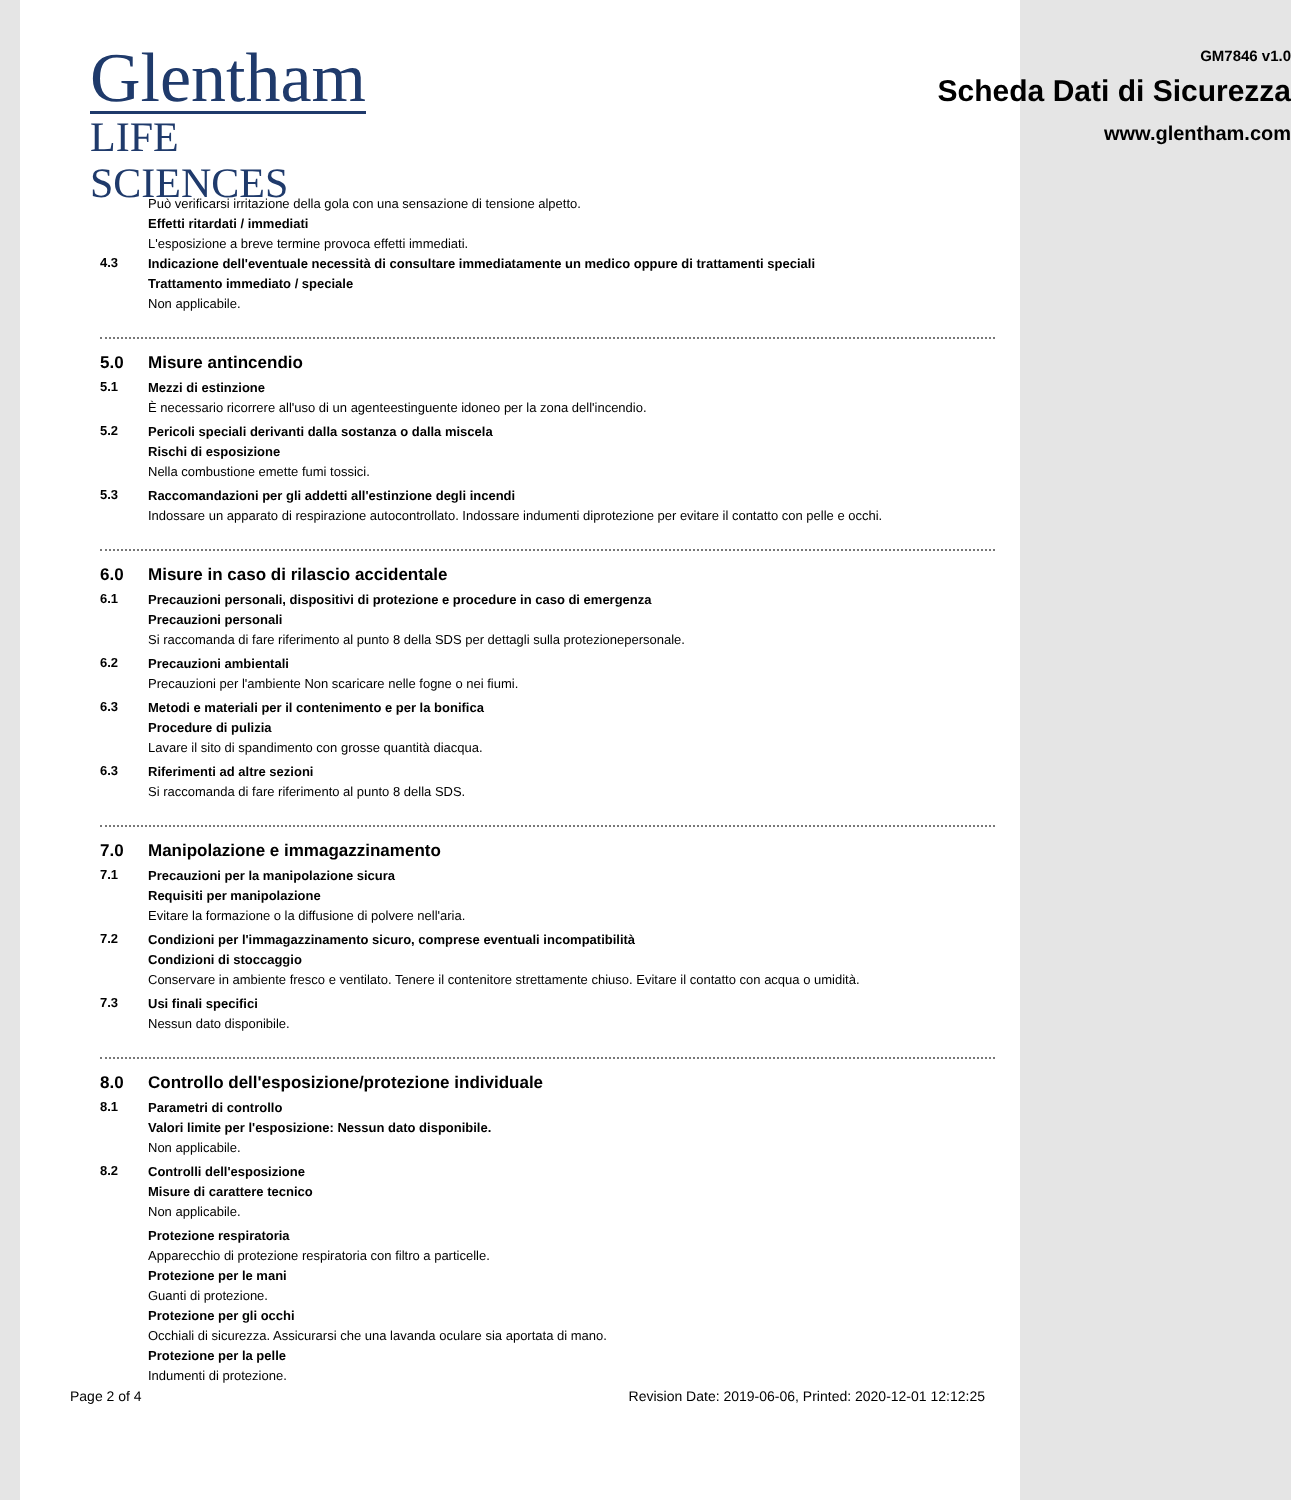Glentham
LIFE SCIENCES
GM7846 v1.0
Scheda Dati di Sicurezza
www.glentham.com
Può verificarsi irritazione della gola con una sensazione di tensione alpetto.
Effetti ritardati / immediati
L'esposizione a breve termine provoca effetti immediati.
4.3
Indicazione dell'eventuale necessità di consultare immediatamente un medico oppure di trattamenti speciali
Trattamento immediato / speciale
Non applicabile.
5.0 Misure antincendio
5.1
Mezzi di estinzione
È necessario ricorrere all'uso di un agenteestinguente idoneo per la zona dell'incendio.
5.2
Pericoli speciali derivanti dalla sostanza o dalla miscela
Rischi di esposizione
Nella combustione emette fumi tossici.
5.3
Raccomandazioni per gli addetti all'estinzione degli incendi
Indossare un apparato di respirazione autocontrollato. Indossare indumenti diprotezione per evitare il contatto con pelle e occhi.
6.0 Misure in caso di rilascio accidentale
6.1
Precauzioni personali, dispositivi di protezione e procedure in caso di emergenza
Precauzioni personali
Si raccomanda di fare riferimento al punto 8 della SDS per dettagli sulla protezionepersonale.
6.2
Precauzioni ambientali
Precauzioni per l'ambiente Non scaricare nelle fogne o nei fiumi.
6.3
Metodi e materiali per il contenimento e per la bonifica
Procedure di pulizia
Lavare il sito di spandimento con grosse quantità diacqua.
6.3
Riferimenti ad altre sezioni
Si raccomanda di fare riferimento al punto 8 della SDS.
7.0 Manipolazione e immagazzinamento
7.1
Precauzioni per la manipolazione sicura
Requisiti per manipolazione
Evitare la formazione o la diffusione di polvere nell'aria.
7.2
Condizioni per l'immagazzinamento sicuro, comprese eventuali incompatibilità
Condizioni di stoccaggio
Conservare in ambiente fresco e ventilato. Tenere il contenitore strettamente chiuso. Evitare il contatto con acqua o umidità.
7.3
Usi finali specifici
Nessun dato disponibile.
8.0 Controllo dell'esposizione/protezione individuale
8.1
Parametri di controllo
Valori limite per l'esposizione: Nessun dato disponibile.
Non applicabile.
8.2
Controlli dell'esposizione
Misure di carattere tecnico
Non applicabile.
Protezione respiratoria
Apparecchio di protezione respiratoria con filtro a particelle.
Protezione per le mani
Guanti di protezione.
Protezione per gli occhi
Occhiali di sicurezza. Assicurarsi che una lavanda oculare sia aportata di mano.
Protezione per la pelle
Indumenti di protezione.
Page 2 of 4 Revision Date: 2019-06-06, Printed: 2020-12-01 12:12:25